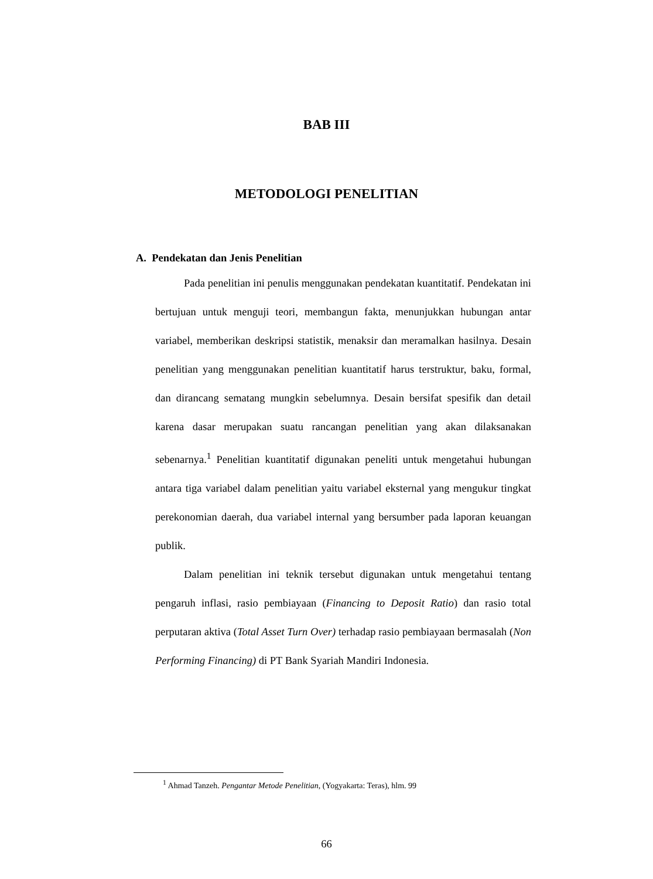BAB III
METODOLOGI PENELITIAN
A. Pendekatan dan Jenis Penelitian
Pada penelitian ini penulis menggunakan pendekatan kuantitatif. Pendekatan ini bertujuan untuk menguji teori, membangun fakta, menunjukkan hubungan antar variabel, memberikan deskripsi statistik, menaksir dan meramalkan hasilnya. Desain penelitian yang menggunakan penelitian kuantitatif harus terstruktur, baku, formal, dan dirancang sematang mungkin sebelumnya. Desain bersifat spesifik dan detail karena dasar merupakan suatu rancangan penelitian yang akan dilaksanakan sebenarnya.<sup>1</sup> Penelitian kuantitatif digunakan peneliti untuk mengetahui hubungan antara tiga variabel dalam penelitian yaitu variabel eksternal yang mengukur tingkat perekonomian daerah, dua variabel internal yang bersumber pada laporan keuangan publik.
Dalam penelitian ini teknik tersebut digunakan untuk mengetahui tentang pengaruh inflasi, rasio pembiayaan (Financing to Deposit Ratio) dan rasio total perputaran aktiva (Total Asset Turn Over) terhadap rasio pembiayaan bermasalah (Non Performing Financing) di PT Bank Syariah Mandiri Indonesia.
<sup>1</sup> Ahmad Tanzeh. Pengantar Metode Penelitian, (Yogyakarta: Teras), hlm. 99
66